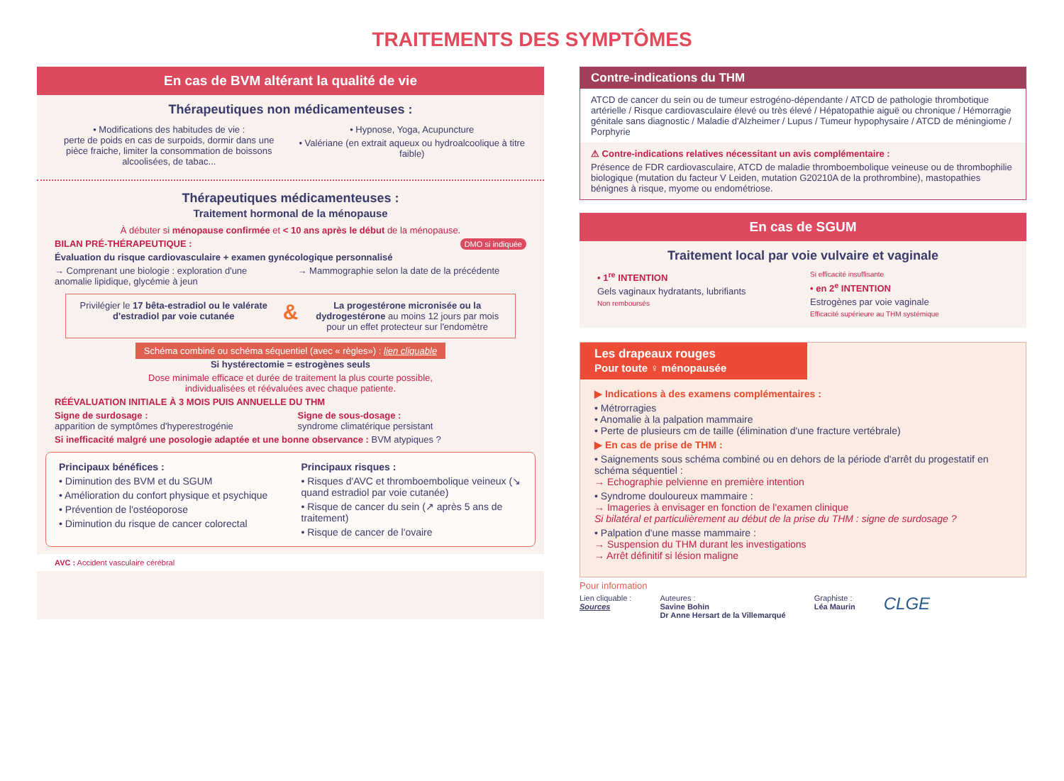TRAITEMENTS DES SYMPTÔMES
En cas de BVM altérant la qualité de vie
Thérapeutiques non médicamenteuses :
• Modifications des habitudes de vie :
perte de poids en cas de surpoids, dormir dans une pièce fraiche, limiter la consommation de boissons alcoolisées, de tabac...
• Hypnose, Yoga, Acupuncture
• Valériane (en extrait aqueux ou hydroalcoolique à titre faible)
Thérapeutiques médicamenteuses :
Traitement hormonal de la ménopause
À débuter si ménopause confirmée et < 10 ans après le début de la ménopause.
BILAN PRÉ-THÉRAPEUTIQUE : DMO si indiquée
Évaluation du risque cardiovasculaire + examen gynécologique personnalisé
→ Comprenant une biologie : exploration d'une anomalie lipidique, glycémie à jeun
→ Mammographie selon la date de la précédente
Privilégier le 17 bêta-estradiol ou le valérate d'estradiol par voie cutanée
&
La progestérone micronisée ou la dydrogestérone au moins 12 jours par mois
pour un effet protecteur sur l'endomètre
Schéma combiné ou schéma séquentiel (avec « règles») : lien cliquable
Si hystérectomie = estrogènes seuls
Dose minimale efficace et durée de traitement la plus courte possible,
individualisées et réévaluées avec chaque patiente.
RÉÉVALUATION INITIALE À 3 MOIS PUIS ANNUELLE DU THM
Signe de surdosage :
apparition de symptômes d'hyperestrogénie
Signe de sous-dosage :
syndrome climatérique persistant
Si inefficacité malgré une posologie adaptée et une bonne observance : BVM atypiques ?
Principaux bénéfices :
• Diminution des BVM et du SGUM
• Amélioration du confort physique et psychique
• Prévention de l'ostéoporose
• Diminution du risque de cancer colorectal
Principaux risques :
• Risques d'AVC et thromboembolique veineux (↘ quand estradiol par voie cutanée)
• Risque de cancer du sein (↗ après 5 ans de traitement)
• Risque de cancer de l'ovaire
AVC : Accident vasculaire cérébral
Contre-indications du THM
ATCD de cancer du sein ou de tumeur estrogéno-dépendante / ATCD de pathologie thrombotique artérielle / Risque cardiovasculaire élevé ou très élevé / Hépatopathie aiguë ou chronique / Hémorragie génitale sans diagnostic / Maladie d'Alzheimer / Lupus / Tumeur hypophysaire / ATCD de méningiome / Porphyrie
⚠ Contre-indications relatives nécessitant un avis complémentaire :
Présence de FDR cardiovasculaire, ATCD de maladie thromboembolique veineuse ou de thrombophilie biologique (mutation du facteur V Leiden, mutation G20210A de la prothrombine), mastopathies bénignes à risque, myome ou endométriose.
En cas de SGUM
Traitement local par voie vulvaire et vaginale
• 1<sup>re</sup> INTENTION
Gels vaginaux hydratants, lubrifiants
Non remboursés
Si efficacité insuffisante
• en 2<sup>e</sup> INTENTION
Estrogènes par voie vaginale
Efficacité supérieure au THM systémique
Les drapeaux rouges
Pour toute ♀ ménopausée
▶ Indications à des examens complémentaires :
• Métrorragies
• Anomalie à la palpation mammaire
• Perte de plusieurs cm de taille (élimination d'une fracture vertébrale)
▶ En cas de prise de THM :
• Saignements sous schéma combiné ou en dehors de la période d'arrêt du progestatif en schéma séquentiel :
→ Echographie pelvienne en première intention
• Syndrome douloureux mammaire :
→ Imageries à envisager en fonction de l'examen clinique
Si bilatéral et particulièrement au début de la prise du THM : signe de surdosage ?
• Palpation d'une masse mammaire :
→ Suspension du THM durant les investigations
→ Arrêt définitif si lésion maligne
Pour information
Lien cliquable :
Sources
Auteures :
Savine Bohin
Dr Anne Hersart de la Villemarqué
Graphiste :
Léa Maurin
CLGE